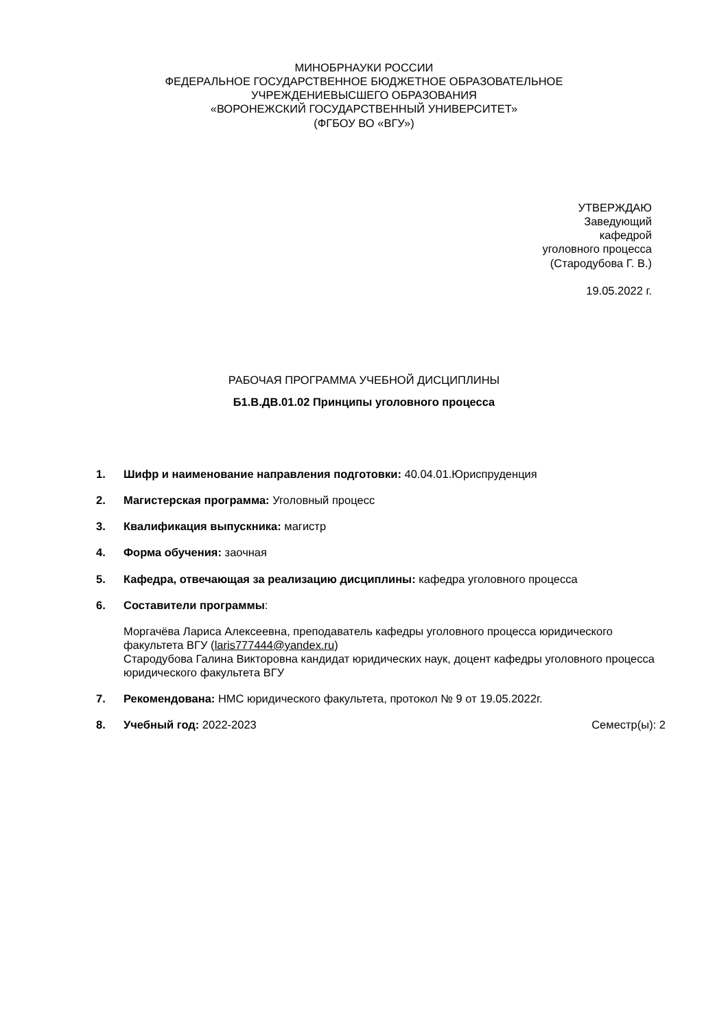МИНОБРНАУКИ РОССИИ
ФЕДЕРАЛЬНОЕ ГОСУДАРСТВЕННОЕ БЮДЖЕТНОЕ ОБРАЗОВАТЕЛЬНОЕ
УЧРЕЖДЕНИЕВЫСШЕГО ОБРАЗОВАНИЯ
«ВОРОНЕЖСКИЙ ГОСУДАРСТВЕННЫЙ УНИВЕРСИТЕТ»
(ФГБОУ ВО «ВГУ»)
УТВЕРЖДАЮ
Заведующий
кафедрой
уголовного процесса
(Стародубова Г. В.)
19.05.2022 г.
РАБОЧАЯ ПРОГРАММА УЧЕБНОЙ ДИСЦИПЛИНЫ
Б1.В.ДВ.01.02 Принципы уголовного процесса
1. Шифр и наименование направления подготовки: 40.04.01.Юриспруденция
2. Магистерская программа: Уголовный процесс
3. Квалификация выпускника: магистр
4. Форма обучения: заочная
5. Кафедра, отвечающая за реализацию дисциплины: кафедра уголовного процесса
6. Составители программы:
Моргачёва Лариса Алексеевна, преподаватель кафедры уголовного процесса юридического факультета ВГУ (laris777444@yandex.ru)
Стародубова Галина Викторовна кандидат юридических наук, доцент кафедры уголовного процесса юридического факультета ВГУ
7. Рекомендована: НМС юридического факультета, протокол № 9 от 19.05.2022г.
8. Учебный год: 2022-2023 Семестр(ы): 2